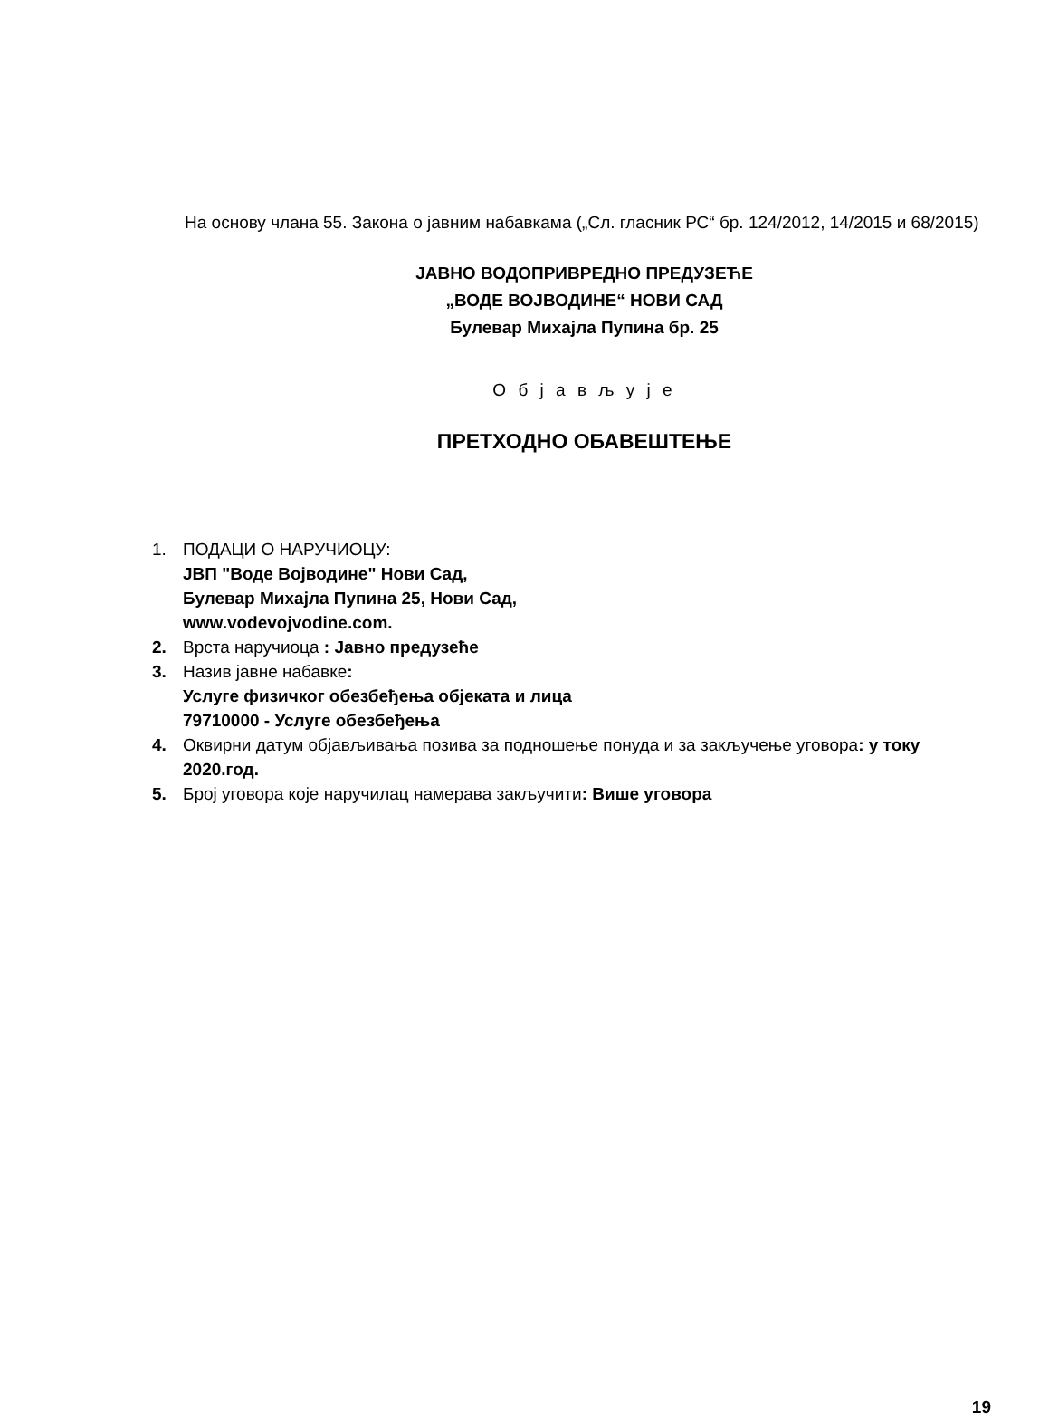На основу члана 55. Закона о јавним набавкама („Сл. гласник РС“ бр. 124/2012, 14/2015 и 68/2015)
ЈАВНО ВОДОПРИВРЕДНО ПРЕДУЗЕЋЕ
„ВОДЕ ВОЈВОДИНЕ“ НОВИ САД
Булевар Михајла Пупина бр. 25
О б ј а в љ у ј е
ПРЕТХОДНО ОБАВЕШТЕЊЕ
1. ПОДАЦИ О НАРУЧИОЦУ:
ЈВП "Воде Војводине" Нови Сад,
Булевар Михајла Пупина 25, Нови Сад,
www.vodevojvodine.com.
2. Врста наручиоца : Јавно предузеће
3. Назив јавне набавке:
Услуге физичког обезбеђења објеката и лица
79710000 - Услуге обезбеђења
4. Оквирни датум објављивања позива за подношење понуда и за закључење уговора: у току 2020.год.
5. Број уговора које наручилац намерава закључити: Више уговора
19